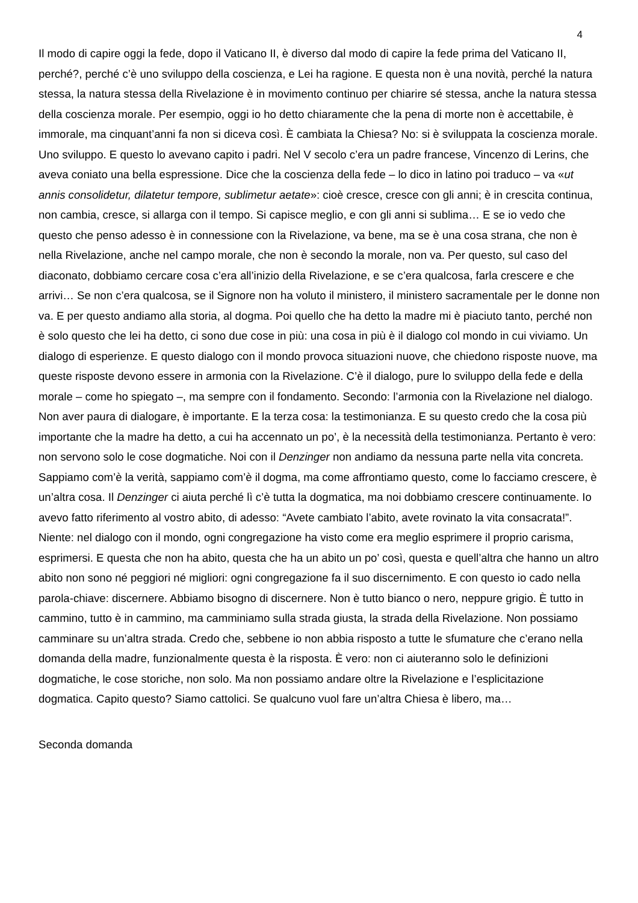4
Il modo di capire oggi la fede, dopo il Vaticano II, è diverso dal modo di capire la fede prima del Vaticano II, perché?, perché c’è uno sviluppo della coscienza, e Lei ha ragione. E questa non è una novità, perché la natura stessa, la natura stessa della Rivelazione è in movimento continuo per chiarire sé stessa, anche la natura stessa della coscienza morale. Per esempio, oggi io ho detto chiaramente che la pena di morte non è accettabile, è immorale, ma cinquant’anni fa non si diceva così. È cambiata la Chiesa? No: si è sviluppata la coscienza morale. Uno sviluppo. E questo lo avevano capito i padri. Nel V secolo c’era un padre francese, Vincenzo di Lerins, che aveva coniato una bella espressione. Dice che la coscienza della fede – lo dico in latino poi traduco – va «ut annis consolidetur, dilatetur tempore, sublimetur aetate»: cioè cresce, cresce con gli anni; è in crescita continua, non cambia, cresce, si allarga con il tempo. Si capisce meglio, e con gli anni si sublima… E se io vedo che questo che penso adesso è in connessione con la Rivelazione, va bene, ma se è una cosa strana, che non è nella Rivelazione, anche nel campo morale, che non è secondo la morale, non va. Per questo, sul caso del diaconato, dobbiamo cercare cosa c’era all’inizio della Rivelazione, e se c’era qualcosa, farla crescere e che arrivi… Se non c’era qualcosa, se il Signore non ha voluto il ministero, il ministero sacramentale per le donne non va. E per questo andiamo alla storia, al dogma. Poi quello che ha detto la madre mi è piaciuto tanto, perché non è solo questo che lei ha detto, ci sono due cose in più: una cosa in più è il dialogo col mondo in cui viviamo. Un dialogo di esperienze. E questo dialogo con il mondo provoca situazioni nuove, che chiedono risposte nuove, ma queste risposte devono essere in armonia con la Rivelazione. C’è il dialogo, pure lo sviluppo della fede e della morale – come ho spiegato –, ma sempre con il fondamento. Secondo: l’armonia con la Rivelazione nel dialogo. Non aver paura di dialogare, è importante. E la terza cosa: la testimonianza. E su questo credo che la cosa più importante che la madre ha detto, a cui ha accennato un po’, è la necessità della testimonianza. Pertanto è vero: non servono solo le cose dogmatiche. Noi con il Denzinger non andiamo da nessuna parte nella vita concreta. Sappiamo com’è la verità, sappiamo com’è il dogma, ma come affrontiamo questo, come lo facciamo crescere, è un’altra cosa. Il Denzinger ci aiuta perché lì c’è tutta la dogmatica, ma noi dobbiamo crescere continuamente. Io avevo fatto riferimento al vostro abito, di adesso: “Avete cambiato l’abito, avete rovinato la vita consacrata!”. Niente: nel dialogo con il mondo, ogni congregazione ha visto come era meglio esprimere il proprio carisma, esprimersi. E questa che non ha abito, questa che ha un abito un po’ così, questa e quell’altra che hanno un altro abito non sono né peggiori né migliori: ogni congregazione fa il suo discernimento. E con questo io cado nella parola-chiave: discernere. Abbiamo bisogno di discernere. Non è tutto bianco o nero, neppure grigio. È tutto in cammino, tutto è in cammino, ma camminiamo sulla strada giusta, la strada della Rivelazione. Non possiamo camminare su un’altra strada. Credo che, sebbene io non abbia risposto a tutte le sfumature che c’erano nella domanda della madre, funzionalmente questa è la risposta. È vero: non ci aiuteranno solo le definizioni dogmatiche, le cose storiche, non solo. Ma non possiamo andare oltre la Rivelazione e l’esplicitazione dogmatica. Capito questo? Siamo cattolici. Se qualcuno vuol fare un’altra Chiesa è libero, ma…
Seconda domanda